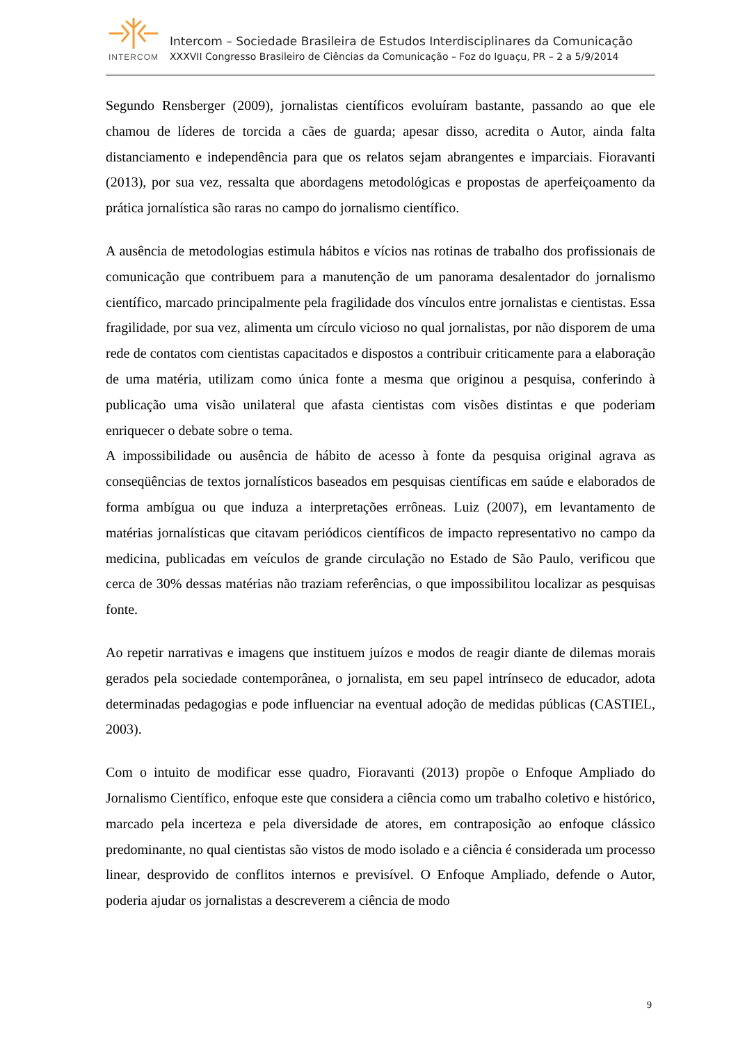INTERCOM
Intercom – Sociedade Brasileira de Estudos Interdisciplinares da Comunicação
XXXVII Congresso Brasileiro de Ciências da Comunicação – Foz do Iguaçu, PR – 2 a 5/9/2014
Segundo Rensberger (2009), jornalistas científicos evoluíram bastante, passando ao que ele chamou de líderes de torcida a cães de guarda; apesar disso, acredita o Autor, ainda falta distanciamento e independência para que os relatos sejam abrangentes e imparciais. Fioravanti (2013), por sua vez, ressalta que abordagens metodológicas e propostas de aperfeiçoamento da prática jornalística são raras no campo do jornalismo científico.
A ausência de metodologias estimula hábitos e vícios nas rotinas de trabalho dos profissionais de comunicação que contribuem para a manutenção de um panorama desalentador do jornalismo científico, marcado principalmente pela fragilidade dos vínculos entre jornalistas e cientistas. Essa fragilidade, por sua vez, alimenta um círculo vicioso no qual jornalistas, por não disporem de uma rede de contatos com cientistas capacitados e dispostos a contribuir criticamente para a elaboração de uma matéria, utilizam como única fonte a mesma que originou a pesquisa, conferindo à publicação uma visão unilateral que afasta cientistas com visões distintas e que poderiam enriquecer o debate sobre o tema.
A impossibilidade ou ausência de hábito de acesso à fonte da pesquisa original agrava as conseqüências de textos jornalísticos baseados em pesquisas científicas em saúde e elaborados de forma ambígua ou que induza a interpretações errôneas. Luiz (2007), em levantamento de matérias jornalísticas que citavam periódicos científicos de impacto representativo no campo da medicina, publicadas em veículos de grande circulação no Estado de São Paulo, verificou que cerca de 30% dessas matérias não traziam referências, o que impossibilitou localizar as pesquisas fonte.
Ao repetir narrativas e imagens que instituem juízos e modos de reagir diante de dilemas morais gerados pela sociedade contemporânea, o jornalista, em seu papel intrínseco de educador, adota determinadas pedagogias e pode influenciar na eventual adoção de medidas públicas (CASTIEL, 2003).
Com o intuito de modificar esse quadro, Fioravanti (2013) propõe o Enfoque Ampliado do Jornalismo Científico, enfoque este que considera a ciência como um trabalho coletivo e histórico, marcado pela incerteza e pela diversidade de atores, em contraposição ao enfoque clássico predominante, no qual cientistas são vistos de modo isolado e a ciência é considerada um processo linear, desprovido de conflitos internos e previsível. O Enfoque Ampliado, defende o Autor, poderia ajudar os jornalistas a descreverem a ciência de modo
9